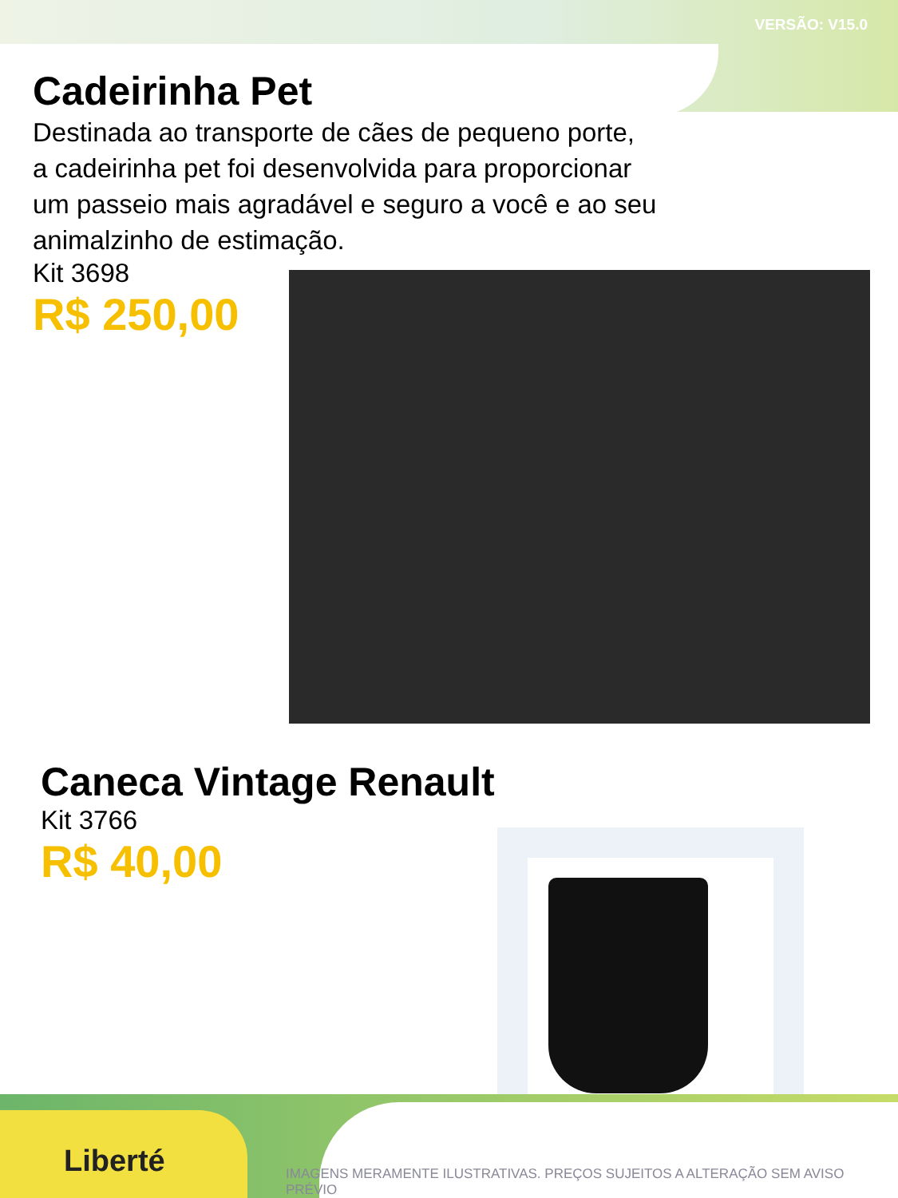VERSÃO: V15.0
Cadeirinha Pet
Destinada ao transporte de cães de pequeno porte,
a cadeirinha pet foi desenvolvida para proporcionar
um passeio mais agradável e seguro a você e ao seu
animalzinho de estimação.
Kit 3698
R$ 250,00
Caneca Vintage Renault
Kit 3766
R$ 40,00
Liberté
IMAGENS MERAMENTE ILUSTRATIVAS. PREÇOS SUJEITOS A ALTERAÇÃO SEM AVISO PRÉVIO